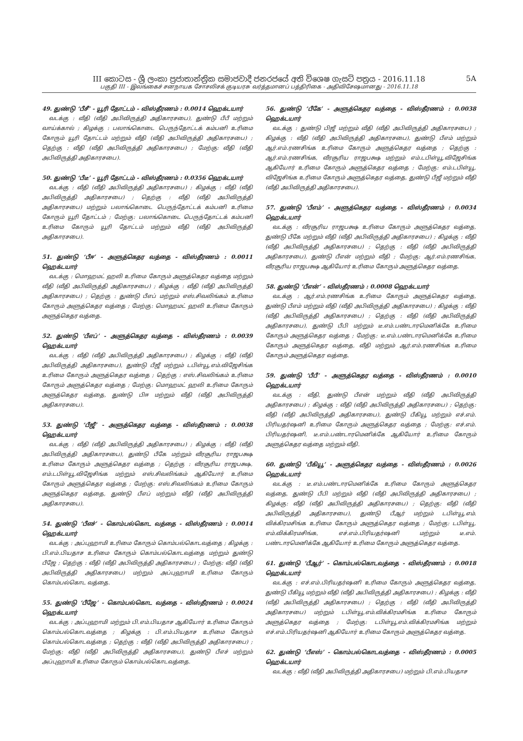III කොටස - ශ්‍රී ලංකා ප්‍රජාතාන්ත්‍රික සමාජවාදී ජනරජයේ අති විශෙෂ ගැසට් පත්‍රය - 2016.11.18
5A
பகுதி III - இலங்கைச் சனநாயக சோசலிசக் குடியரசு வர்த்தமானப் பத்திரிகை - அதிவிசேஷமானது - 2016.11.18
49. துண்டு ‘பீசீ’ - யூரி தோட்டம் - விஸ்தீரணம் : 0.0014 ஹெக்டயார்
வடக்கு : வீதி (வீதி அபிவிருத்தி அதிகாரசபை), துண்டு பீபீ மற்றும் வாய்க்கால் ; கிழக்கு : பலாங்கொடை பெருந்தோட்டக் கம்பனி உரிமை கோரும் யூரி தோட்டம் மற்றும் வீதி (வீதி அபிவிருத்தி அதிகாரசபை) ; தெற்கு : வீதி (வீதி அபிவிருத்தி அதிகாரசபை) ; மேற்கு: வீதி (வீதி அபிவிருத்தி அதிகாரசபை).
50. துண்டு ‘பீடீ’ - யூரி தோட்டம் - விஸ்தீரணம் : 0.0356 ஹெக்டயார்
வடக்கு : வீதி (வீதி அபிவிருத்தி அதிகாரசபை) ; கிழக்கு : வீதி (வீதி அபிவிருத்தி அதிகாரசபை) ; தெற்கு : வீதி (வீதி அபிவிருத்தி அதிகாரசபை) மற்றும் பலாங்கொடை பெருந்தோட்டக் கம்பனி உரிமை கோரும் யூரி தோட்டம் ; மேற்கு: பலாங்கொடை பெருந்தோட்டக் கம்பனி உரிமை கோரும் யூரி தோட்டம் மற்றும் வீதி (வீதி அபிவிருத்தி அதிகாரசபை).
51. துண்டு ‘பீஈ’ - அளுத்கெதர வத்தை - விஸ்தீரணம் : 0.0011 ஹெக்டயார்
வடக்கு : மொஹமட் ஹலி உரிமை கோரும் அளுத்கெதர வத்தை மற்றும் வீதி (வீதி அபிவிருத்தி அதிகாரசபை) ; கிழக்கு : வீதி (வீதி அபிவிருத்தி அதிகாரசபை) ; தெற்கு : துண்டு பீஎப் மற்றும் எஸ்.சிவலிங்கம் உரிமை கோரும் அளுத்கெதர வத்தை ; மேற்கு: மொஹமட் ஹலி உரிமை கோரும் அளுத்கெதர வத்தை.
52. துண்டு ‘பீஎப்’ - அளுத்கெதர வத்தை - விஸ்தீரணம் : 0.0039 ஹெக்டயார்
வடக்கு : வீதி (வீதி அபிவிருத்தி அதிகாரசபை) ; கிழக்கு : வீதி (வீதி அபிவிருத்தி அதிகாரசபை), துண்டு பீஜீ மற்றும் டபிள்யூ.எம்.விஜேசிங்க உரிமை கோரும் அளுத்கெதர வத்தை ; தெற்கு : எஸ்.சிவலிங்கம் உரிமை கோரும் அளுத்கெதர வத்தை ; மேற்கு: மொஹமட் ஹலி உரிமை கோரும் அளுத்கெதர வத்தை, துண்டு பிஈ மற்றும் வீதி (வீதி அபிவிருத்தி அதிகாரசபை).
53. துண்டு ‘பீஜீ’ - அளுத்கெதர வத்தை - விஸ்தீரணம் : 0.0038 ஹெக்டயார்
வடக்கு : வீதி (வீதி அபிவிருத்தி அதிகாரசபை) ; கிழக்கு : வீதி (வீதி அபிவிருத்தி அதிகாரசபை), துண்டு பீகே மற்றும் வீரசூரிய ராஜபக்ஷ உரிமை கோரும் அளுத்கெதர வத்தை ; தெற்கு : வீரசூரிய ராஜபக்ஷ, எம்.டபிள்யூ.விஜேசிங்க மற்றும் எஸ்.சிவலிங்கம் ஆகியோர் உரிமை கோரும் அளுத்கெதர வத்தை ; மேற்கு: எஸ்.சிவலிங்கம் உரிமை கோரும் அளுத்கெதர வத்தை, துண்டு பீஎப் மற்றும் வீதி (வீதி அபிவிருத்தி அதிகாரசபை).
54. துண்டு ‘பீஎச்’ - கொம்பல்கொட வத்தை - விஸ்தீரணம் : 0.0014 ஹெக்டயார்
வடக்கு : அப்புஹாமி உரிமை கோரும் கொம்பல்கொடவத்தை ; கிழக்கு : பி.எம்.பியதாச உரிமை கோரும் கொம்பல்கொடவத்தை மற்றும் துண்டு பீஜே ; தெற்கு : வீதி (வீதி அபிவிருத்தி அதிகாரசபை) ; மேற்கு: வீதி (வீதி அபிவிருத்தி அதிகாரசபை) மற்றும் அப்புஹாமி உரிமை கோரும் கொம்பல்கொட வத்தை.
55. துண்டு ‘பீஜே’ - கொம்பல்கொட வத்தை - விஸ்தீரணம் : 0.0024 ஹெக்டயார்
வடக்கு : அப்புஹாமி மற்றும் பி.எம்.பியதாச ஆகியோர் உரிமை கோரும் கொம்பல்கொடவத்தை ; கிழக்கு : பி.எம்.பியதாச உரிமை கோரும் கொம்பல்கொடவத்தை ; தெற்கு : வீதி (வீதி அபிவிருத்தி அதிகாரசபை) ; மேற்கு: வீதி (வீதி அபிவிருத்தி அதிகாரசபை), துண்டு பீஎச் மற்றும் அப்புஹாமி உரிமை கோரும் கொம்பல்கொடவத்தை.
56. துண்டு ‘பீகே’ - அளுத்கெதர வத்தை - விஸ்தீரணம் : 0.0038 ஹெக்டயார்
வடக்கு : துண்டு பிஜீ மற்றும் வீதி (வீதி அபிவிருத்தி அதிகாரசபை) ; கிழக்கு : வீதி (வீதி அபிவிருத்தி அதிகாரசபை), துண்டு பீஎம் மற்றும் ஆர்.எம்.ரணசிங்க உரிமை கோரும் அளுத்கெதர வத்தை ; தெற்கு : ஆர்.எம்.ரணசிங்க, வீரசூரிய ராஜபக்ஷ மற்றும் எம்.டபிள்யூ.விஜேசிங்க ஆகியோர் உரிமை கோரும் அளுத்கெதர வத்தை ; மேற்கு: எம்.டபிள்யூ. விஜேசிங்க உரிமை கோரும் அளுத்கெதர வத்தை, துண்டு பீஜீ மற்றும் வீதி (வீதி அபிவிருத்தி அதிகாரசபை).
57. துண்டு ‘பீஎம்’ - அளுத்கெதர வத்தை - விஸ்தீரணம் : 0.0034 ஹெக்டயார்
வடக்கு : வீரசூரிய ராஜபக்ஷ உரிமை கோரும் அளுத்கெதர வத்தை, துண்டு பீகே மற்றும் வீதி (வீதி அபிவிருத்தி அதிகாரசபை) ; கிழக்கு : வீதி (வீதி அபிவிருத்தி அதிகாரசபை) ; தெற்கு : வீதி (வீதி அபிவிருத்தி அதிகாரசபை), துண்டு பீஎன் மற்றும் வீதி ; மேற்கு: ஆர்.எம்.ரணசிங்க, வீரசூரிய ராஜபக்ஷ ஆகியோர் உரிமை கோரும் அளுத்கெதர வத்தை.
58. துண்டு ‘பீஎன்’ - விஸ்தீரணம் : 0.0008 ஹெக்டயார்
வடக்கு : ஆர்.எம்.ரணசிங்க உரிமை கோரும் அளுத்கெதர வத்தை, துண்டு பீஎம் மற்றும் வீதி (வீதி அபிவிருத்தி அதிகாரசபை) ; கிழக்கு : வீதி (வீதி அபிவிருத்தி அதிகாரசபை) ; தெற்கு : வீதி (வீதி அபிவிருத்தி அதிகாரசபை), துண்டு பீபி மற்றும் டீ.எம்.பண்டாரமெனிக்கே உரிமை கோரும் அளுத்கெதர வத்தை ; மேற்கு: டீ.எம்.பண்டாரமெனிக்கே உரிமை கோரும் அளுத்கெதர வத்தை, வீதி மற்றும் ஆர்.எம்.ரணசிங்க உரிமை கோரும் அளுத்கெதர வத்தை.
59. துண்டு ‘பீபீ’ - அளுத்கெதர வத்தை - விஸ்தீரணம் : 0.0010 ஹெக்டயார்
வடக்கு : வீதி, துண்டு பீஎன் மற்றும் வீதி (வீதி அபிவிருத்தி அதிகாரசபை) ; கிழக்கு : வீதி (வீதி அபிவிருத்தி அதிகாரசபை) ; தெற்கு: வீதி (வீதி அபிவிருத்தி அதிகாரசபை), துண்டு பீகியூ மற்றும் எச்.எம். பிரியதர்ஷனி உரிமை கோரும் அளுத்கெதர வத்தை ; மேற்கு: எச்.எம். பிரியதர்ஷனி, டீ.எம்.பண்டாரமெனிக்கே ஆகியோர் உரிமை கோரும் அளுத்கெதர வத்தை மற்றும் வீதி.
60. துண்டு ‘பீகியூ’ - அளுத்கெதர வத்தை - விஸ்தீரணம் : 0.0026 ஹெக்டயார்
வடக்கு : டீ.எம்.பண்டாரமெனிக்கே உரிமை கோரும் அளுத்கெதர வத்தை, துண்டு பீபி மற்றும் வீதி (வீதி அபிவிருத்தி அதிகாரசபை) ; கிழக்கு: வீதி (வீதி அபிவிருத்தி அதிகாரசபை) ; தெற்கு: வீதி (வீதி அபிவிருத்தி அதிகாரசபை), துண்டு பீஆர் மற்றும் டபிள்யூ.எம். விக்கிரமசிங்க உரிமை கோரும் அளுத்கெதர வத்தை ; மேற்கு: டபிள்யூ. எம்.விக்கிரமசிங்க, எச்.எம்.பிரியதர்ஷனி மற்றும் டீ.எம். பண்டாரமெனிக்கே ஆகியோர் உரிமை கோரும் அளுத்கெதர வத்தை.
61. துண்டு ‘பீஆர்’ - கொம்பல்கொடவத்தை - விஸ்தீரணம் : 0.0018 ஹெக்டயார்
வடக்கு : எச்.எம்.பிரியதர்ஷனி உரிமை கோரும் அளுத்கெதர வத்தை, துண்டு பீகியூ மற்றும் வீதி (வீதி அபிவிருத்தி அதிகாரசபை) ; கிழக்கு : வீதி (வீதி அபிவிருத்தி அதிகாரசபை) ; தெற்கு : வீதி (வீதி அபிவிருத்தி அதிகாரசபை) மற்றும் டபிள்யூ.எம்.விக்கிரமசிங்க உரிமை கோரும் அளுத்கெதர வத்தை ; மேற்கு: டபிள்யூ.எம்.விக்கிரமசிங்க மற்றும் எச்.எம்.பிரியதர்ஷனி ஆகியோர் உரிமை கோரும் அளுத்கெதர வத்தை.
62. துண்டு ‘பீஎஸ்’ - கொம்பல்கொடவத்தை - விஸ்தீரணம் : 0.0005 ஹெக்டயார்
வடக்கு : வீதி (வீதி அபிவிருத்தி அதிகாரசபை) மற்றும் பி.எம்.பியதாச